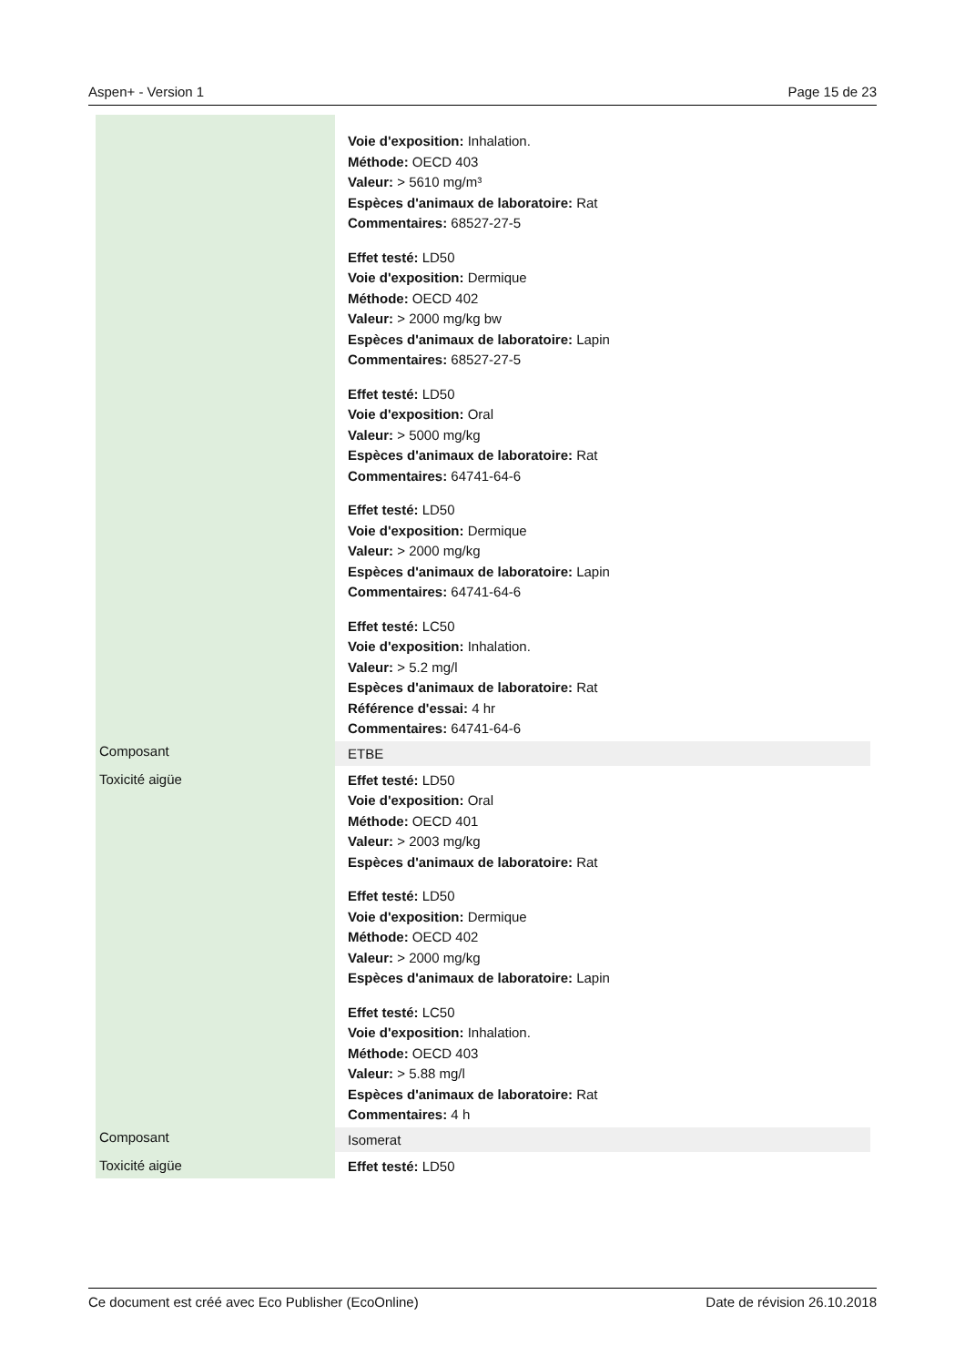Aspen+ - Version 1 Page 15 de 23
| | Voie d'exposition: Inhalation. Méthode: OECD 403 Valeur: > 5610 mg/m³ Espèces d'animaux de laboratoire: Rat Commentaires: 68527-27-5 Effet testé: LD50 Voie d'exposition: Dermique Méthode: OECD 402 Valeur: > 2000 mg/kg bw Espèces d'animaux de laboratoire: Lapin Commentaires: 68527-27-5 Effet testé: LD50 Voie d'exposition: Oral Valeur: > 5000 mg/kg Espèces d'animaux de laboratoire: Rat Commentaires: 64741-64-6 Effet testé: LD50 Voie d'exposition: Dermique Valeur: > 2000 mg/kg Espèces d'animaux de laboratoire: Lapin Commentaires: 64741-64-6 Effet testé: LC50 Voie d'exposition: Inhalation. Valeur: > 5.2 mg/l Espèces d'animaux de laboratoire: Rat Référence d'essai: 4 hr Commentaires: 64741-64-6 |
| Composant | ETBE |
| Toxicité aigüe | Effet testé: LD50 Voie d'exposition: Oral Méthode: OECD 401 Valeur: > 2003 mg/kg Espèces d'animaux de laboratoire: Rat Effet testé: LD50 Voie d'exposition: Dermique Méthode: OECD 402 Valeur: > 2000 mg/kg Espèces d'animaux de laboratoire: Lapin Effet testé: LC50 Voie d'exposition: Inhalation. Méthode: OECD 403 Valeur: > 5.88 mg/l Espèces d'animaux de laboratoire: Rat Commentaires: 4 h |
| Composant | Isomerat |
| Toxicité aigüe | Effet testé: LD50 |
Ce document est créé avec Eco Publisher (EcoOnline) Date de révision 26.10.2018